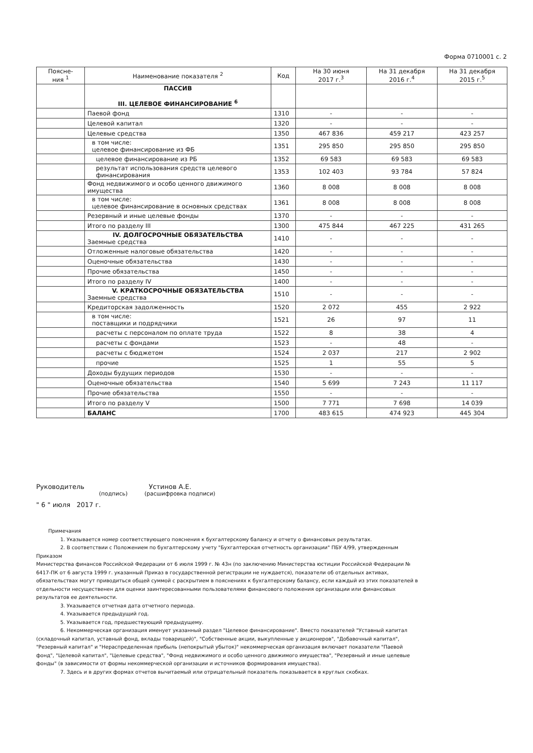Форма 0710001 с. 2
| Поясне- ния <sup>1</sup> | Наименование показателя <sup>2</sup> | Код | На 30 июня 2017 г.<sup>3</sup> | На 31 декабря 2016 г.<sup>4</sup> | На 31 декабря 2015 г.<sup>5</sup> |
| --- | --- | --- | --- | --- | --- |
| | ПАССИВ III. ЦЕЛЕВОЕ ФИНАНСИРОВАНИЕ <sup>6</sup> | | | | |
| | Паевой фонд | 1310 | - | - | - |
| | Целевой капитал | 1320 | - | - | - |
| | Целевые средства | 1350 | 467 836 | 459 217 | 423 257 |
| | в том числе: целевое финансирование из ФБ | 1351 | 295 850 | 295 850 | 295 850 |
| | целевое финансирование из РБ | 1352 | 69 583 | 69 583 | 69 583 |
| | результат использования средств целевого финансирования | 1353 | 102 403 | 93 784 | 57 824 |
| | Фонд недвижимого и особо ценного движимого имущества | 1360 | 8 008 | 8 008 | 8 008 |
| | в том числе: целевое финансирование в основных средствах | 1361 | 8 008 | 8 008 | 8 008 |
| | Резервный и иные целевые фонды | 1370 | - | - | - |
| | Итого по разделу III | 1300 | 475 844 | 467 225 | 431 265 |
| | IV. ДОЛГОСРОЧНЫЕ ОБЯЗАТЕЛЬСТВА Заемные средства | 1410 | - | - | - |
| | Отложенные налоговые обязательства | 1420 | - | - | - |
| | Оценочные обязательства | 1430 | - | - | - |
| | Прочие обязательства | 1450 | - | - | - |
| | Итого по разделу IV | 1400 | - | - | - |
| | V. КРАТКОСРОЧНЫЕ ОБЯЗАТЕЛЬСТВА Заемные средства | 1510 | - | - | - |
| | Кредиторская задолженность | 1520 | 2 072 | 455 | 2 922 |
| | в том числе: поставщики и подрядчики | 1521 | 26 | 97 | 11 |
| | расчеты с персоналом по оплате труда | 1522 | 8 | 38 | 4 |
| | расчеты с фондами | 1523 | - | 48 | - |
| | расчеты с бюджетом | 1524 | 2 037 | 217 | 2 902 |
| | прочие | 1525 | 1 | 55 | 5 |
| | Доходы будущих периодов | 1530 | - | - | - |
| | Оценочные обязательства | 1540 | 5 699 | 7 243 | 11 117 |
| | Прочие обязательства | 1550 | - | - | - |
| | Итого по разделу V | 1500 | 7 771 | 7 698 | 14 039 |
| | БАЛАНС | 1700 | 483 615 | 474 923 | 445 304 |
Руководитель Устинов А.Е.
(подпись) (расшифровка подписи)
" 6 " июля 2017 г.
Примечания
1. Указывается номер соответствующего пояснения к бухгалтерскому балансу и отчету о финансовых результатах.
2. В соответствии с Положением по бухгалтерскому учету "Бухгалтерская отчетность организации" ПБУ 4/99, утвержденным Приказом
Министерства финансов Российской Федерации от 6 июля 1999 г. № 43н (по заключению Министерства юстиции Российской Федерации № 6417-ПК от 6 августа 1999 г. указанный Приказ в государственной регистрации не нуждается), показатели об отдельных активах, обязательствах могут приводиться общей суммой с раскрытием в пояснениях к бухгалтерскому балансу, если каждый из этих показателей в отдельности несущественен для оценки заинтересованными пользователями финансового положения организации или финансовых результатов ее деятельности.
3. Указывается отчетная дата отчетного периода.
4. Указывается предыдущий год.
5. Указывается год, предшествующий предыдущему.
6. Некоммерческая организация именует указанный раздел "Целевое финансирование". Вместо показателей "Уставный капитал (складочный капитал, уставный фонд, вклады товарищей)", "Собственные акции, выкупленные у акционеров", "Добавочный капитал", "Резервный капитал" и "Нераспределенная прибыль (непокрытый убыток)" некоммерческая организация включает показатели "Паевой фонд", "Целевой капитал", "Целевые средства", "Фонд недвижимого и особо ценного движимого имущества", "Резервный и иные целевые фонды" (в зависимости от формы некоммерческой организации и источников формирования имущества).
7. Здесь и в других формах отчетов вычитаемый или отрицательный показатель показывается в круглых скобках.